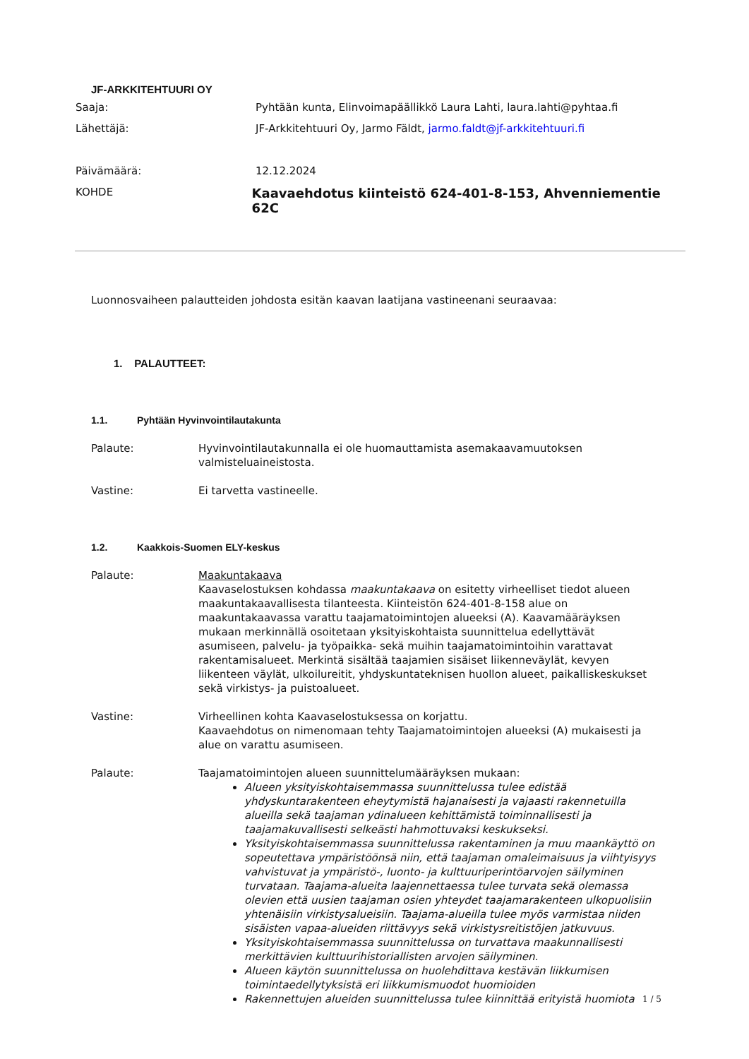JF-ARKKITEHTUURI OY
Saaja: Pyhtään kunta, Elinvoimapäällikkö Laura Lahti, laura.lahti@pyhtaa.fi
Lähettäjä: JF-Arkkitehtuuri Oy, Jarmo Fäldt, jarmo.faldt@jf-arkkitehtuuri.fi
Päivämäärä: 12.12.2024
KOHDE
Kaavaehdotus kiinteistö 624-401-8-153, Ahvenniementie 62C
Luonnosvaiheen palautteiden johdosta esitän kaavan laatijana vastineenani seuraavaa:
1. PALAUTTEET:
1.1. Pyhtään Hyvinvointilautakunta
Palaute: Hyvinvointilautakunnalla ei ole huomauttamista asemakaavamuutoksen valmisteluaineistosta.
Vastine: Ei tarvetta vastineelle.
1.2. Kaakkois-Suomen ELY-keskus
Palaute: Maakuntakaava
Kaavaselostuksen kohdassa maakuntakaava on esitetty virheelliset tiedot alueen maakuntakaavallisesta tilanteesta. Kiinteistön 624-401-8-158 alue on maakuntakaavassa varattu taajamatoimintojen alueeksi (A). Kaavamääräyksen mukaan merkinnällä osoitetaan yksityiskohtaista suunnittelua edellyttävät asumiseen, palvelu- ja työpaikka- sekä muihin taajamatoimintoihin varattavat rakentamisalueet. Merkintä sisältää taajamien sisäiset liikenneväylät, kevyen liikenteen väylät, ulkoilureitit, yhdyskuntateknisen huollon alueet, paikalliskeskukset sekä virkistys- ja puistoalueet.
Vastine: Virheellinen kohta Kaavaselostuksessa on korjattu.
Kaavaehdotus on nimenomaan tehty Taajamatoimintojen alueeksi (A) mukaisesti ja alue on varattu asumiseen.
Palaute: Taajamatoimintojen alueen suunnittelumääräyksen mukaan:
Alueen yksityiskohtaisemmassa suunnittelussa tulee edistää yhdyskuntarakenteen eheytymistä hajanaisesti ja vajaasti rakennetuilla alueilla sekä taajaman ydinalueen kehittämistä toiminnallisesti ja taajamakuvallisesti selkeästi hahmottuvaksi keskukseksi.
Yksityiskohtaisemmassa suunnittelussa rakentaminen ja muu maankäyttö on sopeutettava ympäristöönsä niin, että taajaman omaleimaisuus ja viihtyisyys vahvistuvat ja ympäristö-, luonto- ja kulttuuriperintöarvojen säilyminen turvataan. Taajama-alueita laajennettaessa tulee turvata sekä olemassa olevien että uusien taajaman osien yhteydet taajamarakenteen ulkopuolisiin yhtenäisiin virkistysalueisiin. Taajama-alueilla tulee myös varmistaa niiden sisäisten vapaa-alueiden riittävyys sekä virkistysreitistöjen jatkuvuus.
Yksityiskohtaisemmassa suunnittelussa on turvattava maakunnallisesti merkittävien kulttuurihistoriallisten arvojen säilyminen.
Alueen käytön suunnittelussa on huolehdittava kestävän liikkumisen toimintaedellytyksistä eri liikkumismuodot huomioiden
Rakennettujen alueiden suunnittelussa tulee kiinnittää erityistä huomiota
1 / 5